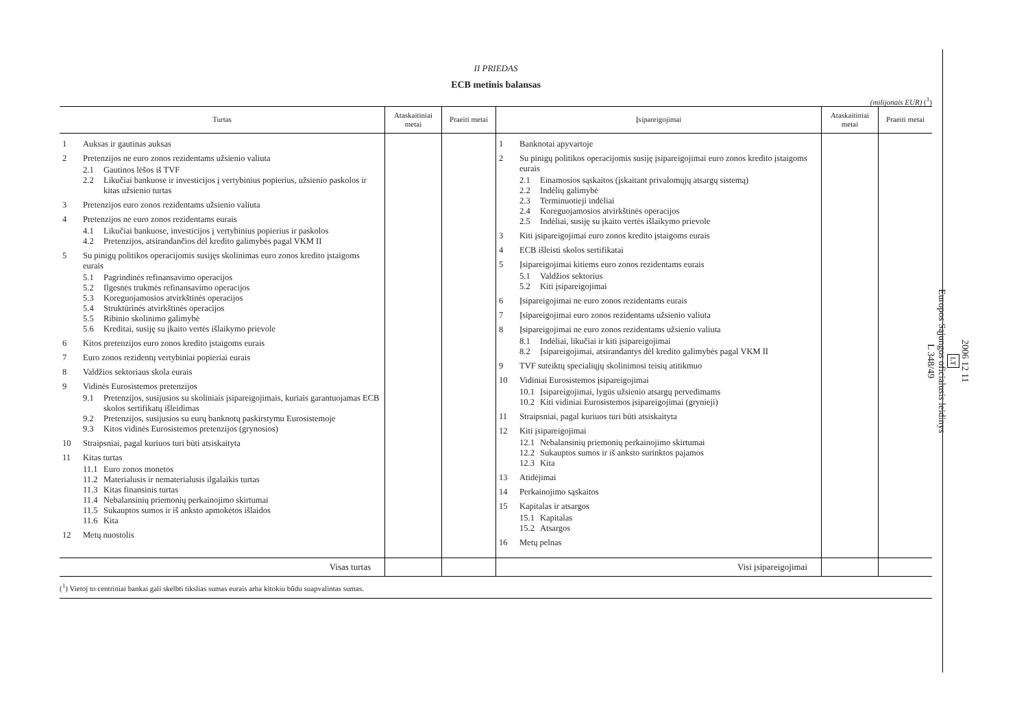II PRIEDAS
ECB metinis balansas
(milijonais EUR) (<sup>1</sup>)
| Turtas | Ataskaitiniai metai | Praeiti metai | Įsipareigojimai | Ataskaitiniai metai | Praeiti metai |
| --- | --- | --- | --- | --- | --- |
| 1 Auksas ir gautinas auksas 2 Pretenzijos ne euro zonos rezidentams užsienio valiuta 2.1 Gautinos lėšos iš TVF 2.2 Likučiai bankuose ir investicijos į vertybinius popierius, užsienio paskolos ir kitas užsienio turtas 3 Pretenzijos euro zonos rezidentams užsienio valiuta 4 Pretenzijos ne euro zonos rezidentams eurais 4.1 Likučiai bankuose, investicijos į vertybinius popierius ir paskolos 4.2 Pretenzijos, atsirandančios dėl kredito galimybės pagal VKM II 5 Su pinigų politikos operacijomis susijęs skolinimas euro zonos kredito įstaigoms eurais 5.1 Pagrindinės refinansavimo operacijos 5.2 Ilgesnės trukmės refinansavimo operacijos 5.3 Koreguojamosios atvirkštinės operacijos 5.4 Struktūrinės atvirkštinės operacijos 5.5 Ribinio skolinimo galimybė 5.6 Kreditai, susiję su įkaito vertės išlaikymo prievole 6 Kitos pretenzijos euro zonos kredito įstaigoms eurais 7 Euro zonos rezidentų vertybiniai popieriai eurais 8 Valdžios sektoriaus skola eurais 9 Vidinės Eurosistemos pretenzijos 9.1 Pretenzijos, susijusios su skoliniais įsipareigojimais, kuriais garantuojamas ECB skolos sertifikatų išleidimas 9.2 Pretenzijos, susijusios su eurų banknotų paskirstymu Eurosistemoje 9.3 Kitos vidinės Eurosistemos pretenzijos (grynosios) 10 Straipsniai, pagal kuriuos turi būti atsiskaityta 11 Kitas turtas 11.1 Euro zonos monetos 11.2 Materialusis ir nematerialusis ilgalaikis turtas 11.3 Kitas finansinis turtas 11.4 Nebalansinių priemonių perkainojimo skirtumai 11.5 Sukauptos sumos ir iš anksto apmokėtos išlaidos 11.6 Kita 12 Metų nuostolis | | | 1 Banknotai apyvartoje 2 Su pinigų politikos operacijomis susiję įsipareigojimai euro zonos kredito įstaigoms eurais 2.1 Einamosios sąskaitos (įskaitant privalomųjų atsargų sistemą) 2.2 Indėlių galimybė 2.3 Terminuotieji indėliai 2.4 Koreguojamosios atvirkštinės operacijos 2.5 Indėliai, susiję su įkaito vertės išlaikymo prievole 3 Kiti įsipareigojimai euro zonos kredito įstaigoms eurais 4 ECB išleisti skolos sertifikatai 5 Įsipareigojimai kitiems euro zonos rezidentams eurais 5.1 Valdžios sektorius 5.2 Kiti įsipareigojimai 6 Įsipareigojimai ne euro zonos rezidentams eurais 7 Įsipareigojimai euro zonos rezidentams užsienio valiuta 8 Įsipareigojimai ne euro zonos rezidentams užsienio valiuta 8.1 Indėliai, likučiai ir kiti įsipareigojimai 8.2 Įsipareigojimai, atsirandantys dėl kredito galimybės pagal VKM II 9 TVF suteiktų specialiųjų skolinimosi teisių atitikmuo 10 Vidiniai Eurosistemos įsipareigojimai 10.1 Įsipareigojimai, lygūs užsienio atsargų pervedimams 10.2 Kiti vidiniai Eurosistemos įsipareigojimai (grynieji) 11 Straipsniai, pagal kuriuos turi būti atsiskaityta 12 Kiti įsipareigojimai 12.1 Nebalansinių priemonių perkainojimo skirtumai 12.2 Sukauptos sumos ir iš anksto surinktos pajamos 12.3 Kita 13 Atidėjimai 14 Perkainojimo sąskaitos 15 Kapitalas ir atsargos 15.1 Kapitalas 15.2 Atsargos 16 Metų pelnas | | |
| Visas turtas | | | Visi įsipareigojimai | | |
(<sup>1</sup>) Vietoj to centriniai bankai gali skelbti tikslias sumas eurais arba kitokiu būdu suapvalintas sumas.
2006 12 11
LT
Europos Sąjungos oficialusis leidinys
L 348/49